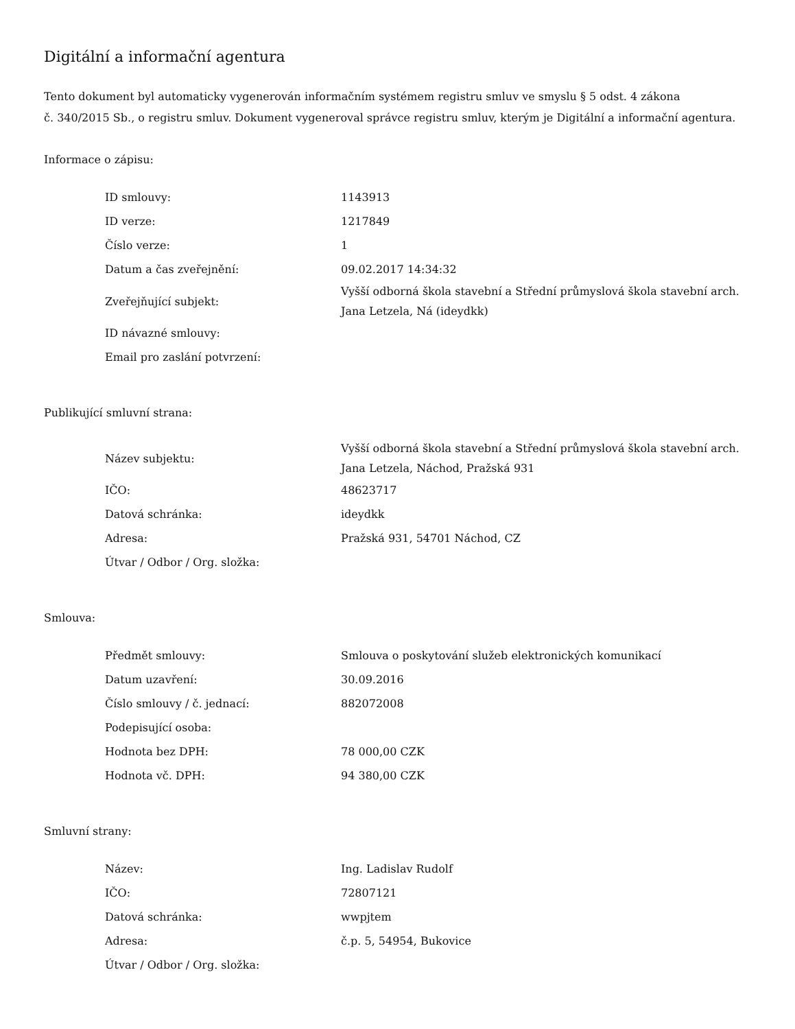Digitální a informační agentura
Tento dokument byl automaticky vygenerován informačním systémem registru smluv ve smyslu § 5 odst. 4 zákona
č. 340/2015 Sb., o registru smluv. Dokument vygeneroval správce registru smluv, kterým je Digitální a informační agentura.
Informace o zápisu:
| ID smlouvy: | 1143913 |
| ID verze: | 1217849 |
| Číslo verze: | 1 |
| Datum a čas zveřejnění: | 09.02.2017 14:34:32 |
| Zveřejňující subjekt: | Vyšší odborná škola stavební a Střední průmyslová škola stavební arch. Jana Letzela, Ná (ideydkk) |
| ID návazné smlouvy: | |
| Email pro zaslání potvrzení: | |
Publikující smluvní strana:
| Název subjektu: | Vyšší odborná škola stavební a Střední průmyslová škola stavební arch. Jana Letzela, Náchod, Pražská 931 |
| IČO: | 48623717 |
| Datová schránka: | ideydkk |
| Adresa: | Pražská 931, 54701 Náchod, CZ |
| Útvar / Odbor / Org. složka: | |
Smlouva:
| Předmět smlouvy: | Smlouva o poskytování služeb elektronických komunikací |
| Datum uzavření: | 30.09.2016 |
| Číslo smlouvy / č. jednací: | 882072008 |
| Podepisující osoba: | |
| Hodnota bez DPH: | 78 000,00 CZK |
| Hodnota vč. DPH: | 94 380,00 CZK |
Smluvní strany:
| Název: | Ing. Ladislav Rudolf |
| IČO: | 72807121 |
| Datová schránka: | wwpjtem |
| Adresa: | č.p. 5, 54954, Bukovice |
| Útvar / Odbor / Org. složka: | |